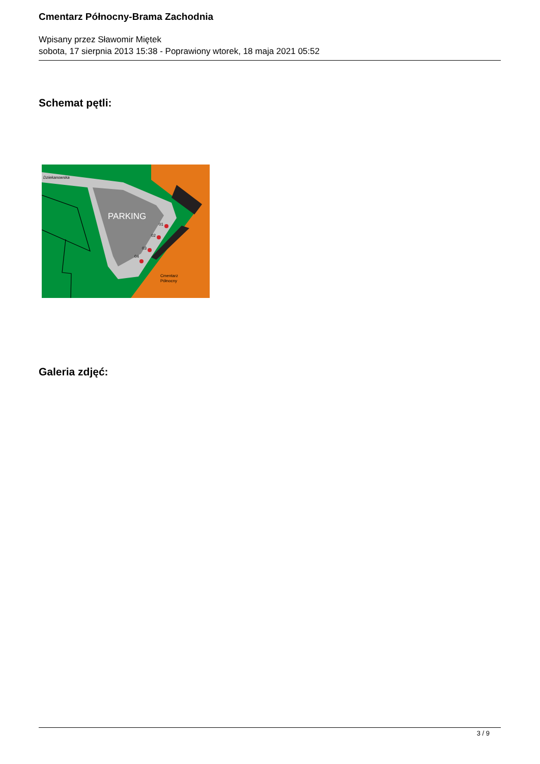Cmentarz Północny-Brama Zachodnia
Wpisany przez Sławomir Miętek
sobota, 17 sierpnia 2013 15:38 - Poprawiony wtorek, 18 maja 2021 05:52
Schemat pętli:
PARKING
Dziekanowska
01
02
03
04
Cmentarz
Północny
Galeria zdjęć:
3 / 9